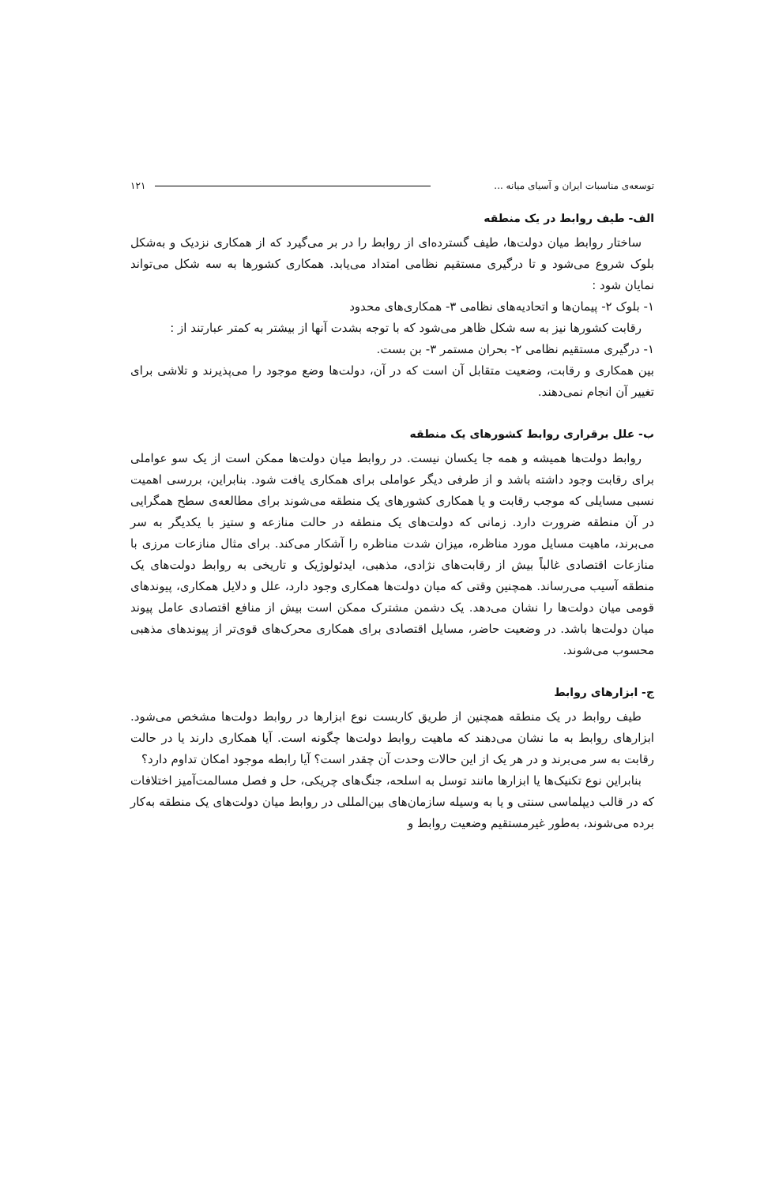توسعه‌ی مناسبات ایران و آسیای میانه ... ۱۲۱
الف- طیف روابط در یک منطقه
ساختار روابط میان دولت‌ها، طیف گسترده‌ای از روابط را در بر می‌گیرد که از همکاری نزدیک و به‌شکل بلوک شروع می‌شود و تا درگیری مستقیم نظامی امتداد می‌یابد. همکاری کشورها به سه شکل می‌تواند نمایان شود :
۱- بلوک ۲- پیمان‌ها و اتحادیه‌های نظامی ۳- همکاری‌های محدود
رقابت کشورها نیز به سه شکل ظاهر می‌شود که با توجه بشدت آنها از بیشتر به کمتر عبارتند از :
۱- درگیری مستقیم نظامی ۲- بحران مستمر ۳- بن بست.
بین همکاری و رقابت، وضعیت متقابل آن است که در آن، دولت‌ها وضع موجود را می‌پذیرند و تلاشی برای تغییر آن انجام نمی‌دهند.
ب- علل برقراری روابط کشورهای یک منطقه
روابط دولت‌ها همیشه و همه جا یکسان نیست. در روابط میان دولت‌ها ممکن است از یک سو عواملی برای رقابت وجود داشته باشد و از طرفی دیگر عواملی برای همکاری یافت شود. بنابراین، بررسی اهمیت نسبی مسایلی که موجب رقابت و یا همکاری کشورهای یک منطقه می‌شوند برای مطالعه‌ی سطح همگرایی در آن منطقه ضرورت دارد. زمانی که دولت‌های یک منطقه در حالت منازعه و ستیز با یکدیگر به سر می‌برند، ماهیت مسایل مورد مناظره، میزان شدت مناظره را آشکار می‌کند. برای مثال منازعات مرزی با منازعات اقتصادی غالباً بیش از رقابت‌های نژادی، مذهبی، ایدئولوژیک و تاریخی به روابط دولت‌های یک منطقه آسیب می‌رساند. همچنین وقتی که میان دولت‌ها همکاری وجود دارد، علل و دلایل همکاری، پیوندهای قومی میان دولت‌ها را نشان می‌دهد. یک دشمن مشترک ممکن است بیش از منافع اقتصادی عامل پیوند میان دولت‌ها باشد. در وضعیت حاضر، مسایل اقتصادی برای همکاری محرک‌های قوی‌تر از پیوندهای مذهبی محسوب می‌شوند.
ج- ابزارهای روابط
طیف روابط در یک منطقه همچنین از طریق کاربست نوع ابزارها در روابط دولت‌ها مشخص می‌شود. ابزارهای روابط به ما نشان می‌دهند که ماهیت روابط دولت‌ها چگونه است. آیا همکاری دارند یا در حالت رقابت به سر می‌برند و در هر یک از این حالات وحدت آن چقدر است؟ آیا رابطه موجود امکان تداوم دارد؟
بنابراین نوع تکنیک‌ها یا ابزارها مانند توسل به اسلحه، جنگ‌های چریکی، حل و فصل مسالمت‌آمیز اختلافات که در قالب دیپلماسی سنتی و یا به وسیله سازمان‌های بین‌المللی در روابط میان دولت‌های یک منطقه به‌کار برده می‌شوند، به‌طور غیرمستقیم وضعیت روابط و